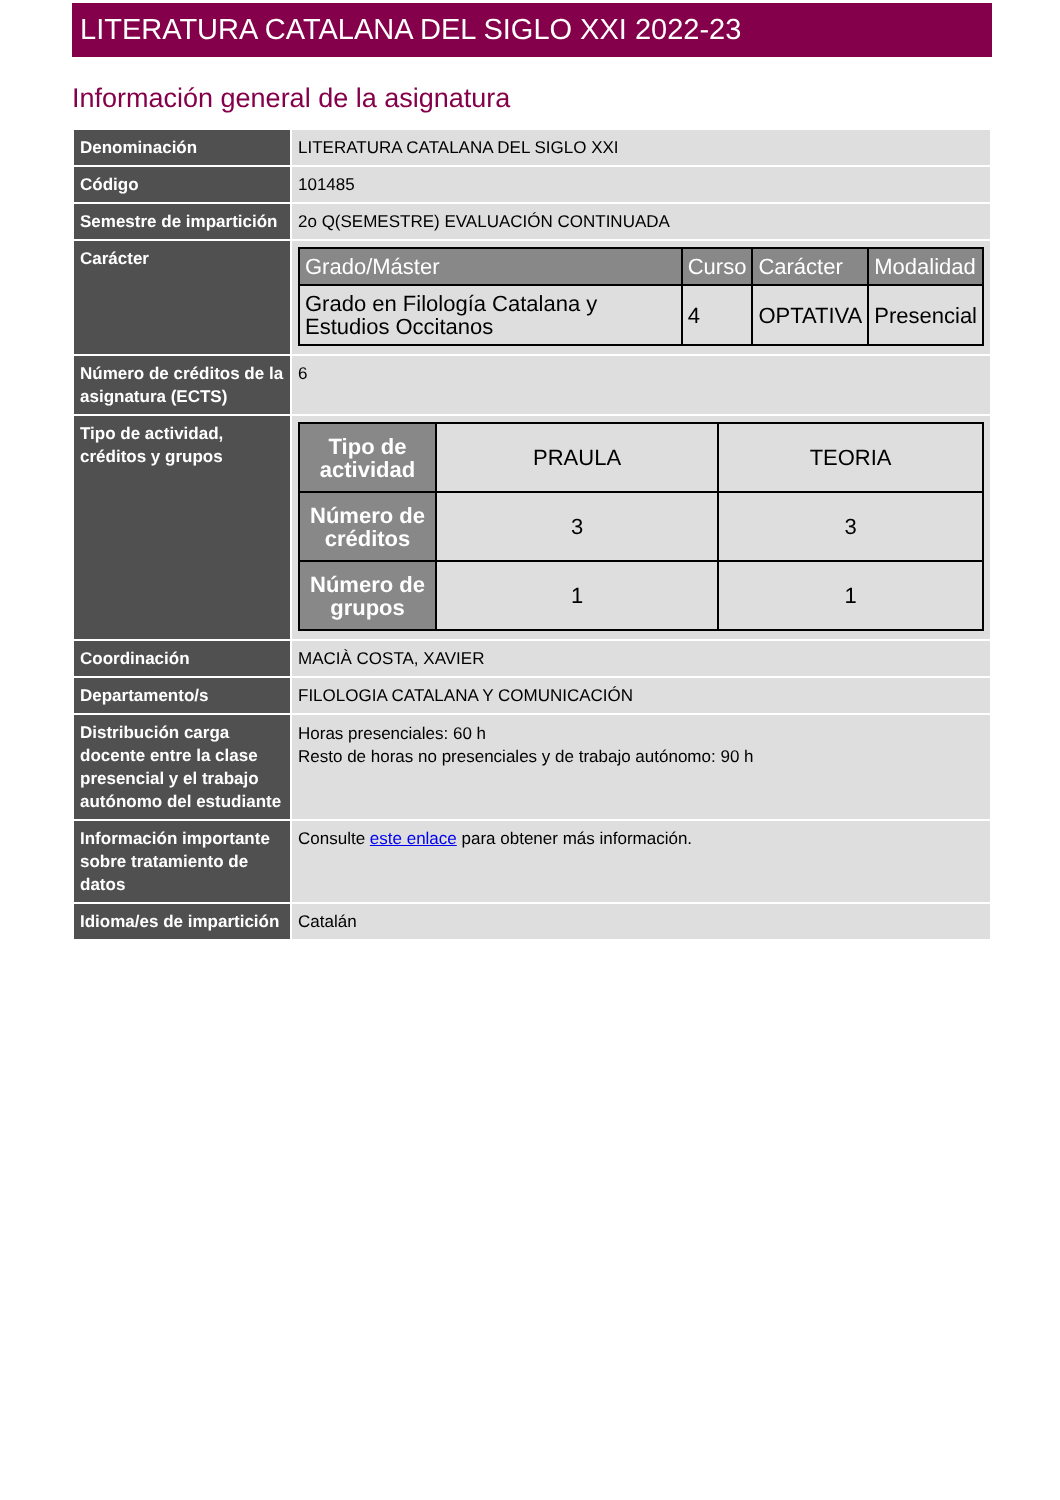LITERATURA CATALANA DEL SIGLO XXI 2022-23
Información general de la asignatura
| Denominación | LITERATURA CATALANA DEL SIGLO XXI |
| Código | 101485 |
| Semestre de impartición | 2o Q(SEMESTRE) EVALUACIÓN CONTINUADA |
| Carácter | / Grado/Máster / Curso / Carácter / Modalidad / / --- / --- / --- / --- / / Grado en Filología Catalana y Estudios Occitanos / 4 / OPTATIVA / Presencial / |
| Número de créditos de la asignatura (ECTS) | 6 |
| Tipo de actividad, créditos y grupos | / Tipo de actividad / PRAULA / TEORIA / / Número de créditos / 3 / 3 / / Número de grupos / 1 / 1 / |
| Coordinación | MACIÀ COSTA, XAVIER |
| Departamento/s | FILOLOGIA CATALANA Y COMUNICACIÓN |
| Distribución carga docente entre la clase presencial y el trabajo autónomo del estudiante | Horas presenciales: 60 h Resto de horas no presenciales y de trabajo autónomo: 90 h |
| Información importante sobre tratamiento de datos | Consulte este enlace para obtener más información. |
| Idioma/es de impartición | Catalán |